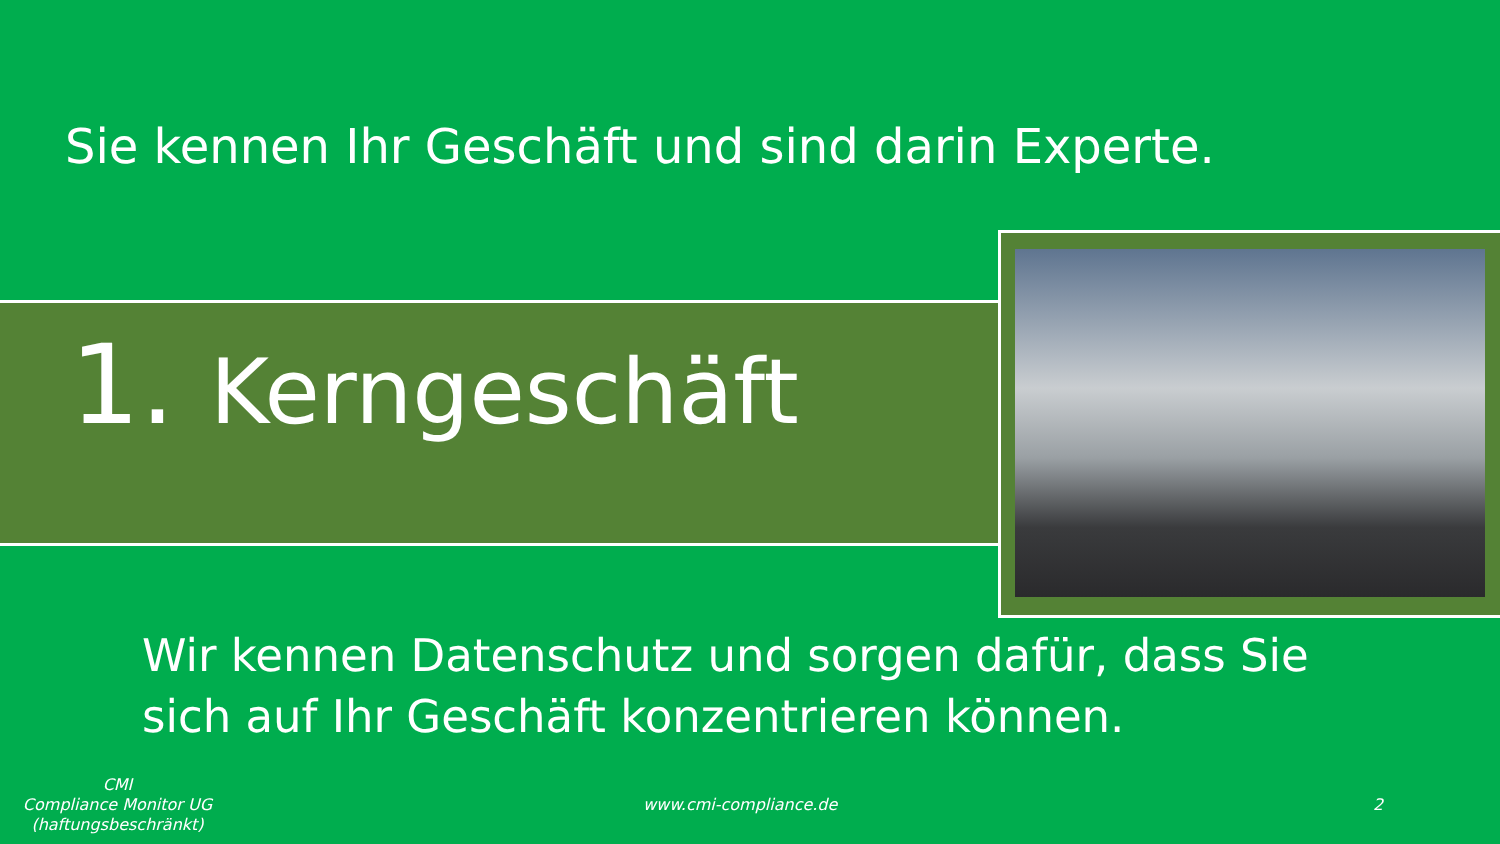Sie kennen Ihr Geschäft und sind darin Experte.
1. Kerngeschäft
Wir kennen Datenschutz und sorgen dafür, dass Sie
sich auf Ihr Geschäft konzentrieren können.
CMI
Compliance Monitor UG
(haftungsbeschränkt)
www.cmi-compliance.de 2